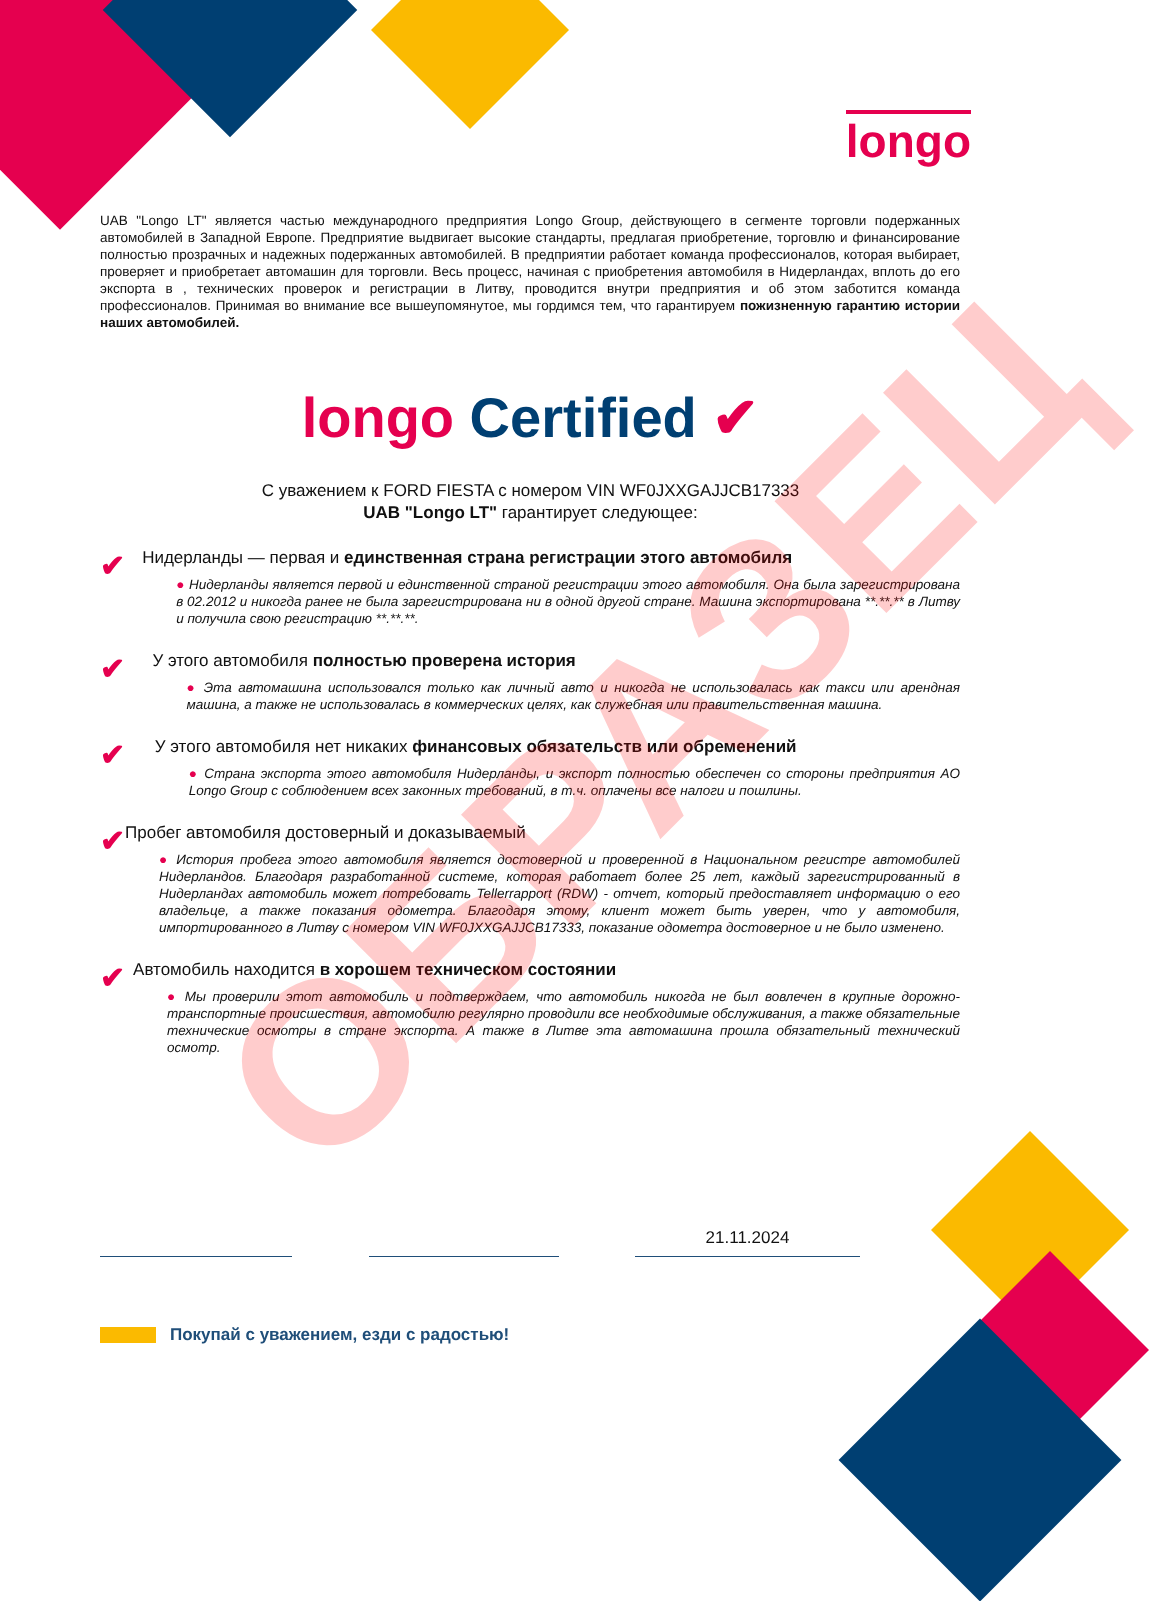longo
UAB "Longo LT" является частью международного предприятия Longo Group, действующего в сегменте торговли подержанных автомобилей в Западной Европе. Предприятие выдвигает высокие стандарты, предлагая приобретение, торговлю и финансирование полностью прозрачных и надежных подержанных автомобилей. В предприятии работает команда профессионалов, которая выбирает, проверяет и приобретает автомашин для торговли. Весь процесс, начиная с приобретения автомобиля в Нидерландах, вплоть до его экспорта в , технических проверок и регистрации в Литву, проводится внутри предприятия и об этом заботится команда профессионалов. Принимая во внимание все вышеупомянутое, мы гордимся тем, что гарантируем пожизненную гарантию истории наших автомобилей.
longo Certified ✔
С уважением к FORD FIESTA с номером VIN WF0JXXGAJJCB17333
UAB "Longo LT" гарантирует следующее:
✔
Нидерланды — первая и единственная страна регистрации этого автомобиля
● Нидерланды является первой и единственной страной регистрации этого автомобиля. Она была зарегистрирована в 02.2012 и никогда ранее не была зарегистрирована ни в одной другой стране. Машина экспортирована **.**.** в Литву и получила свою регистрацию **.**.**.
✔
У этого автомобиля полностью проверена история
● Эта автомашина использовался только как личный авто и никогда не использовалась как такси или арендная машина, а также не использовалась в коммерческих целях, как служебная или правительственная машина.
✔
У этого автомобиля нет никаких финансовых обязательств или обременений
● Страна экспорта этого автомобиля Нидерланды, и экспорт полностью обеспечен со стороны предприятия AO Longo Group с соблюдением всех законных требований, в т.ч. оплачены все налоги и пошлины.
✔
Пробег автомобиля достоверный и доказываемый
● История пробега этого автомобиля является достоверной и проверенной в Национальном регистре автомобилей Нидерландов. Благодаря разработанной системе, которая работает более 25 лет, каждый зарегистрированный в Нидерландах автомобиль может потребовать Tellerrapport (RDW) - отчет, который предоставляет информацию о его владельце, а также показания одометра. Благодаря этому, клиент может быть уверен, что у автомобиля, импортированного в Литву с номером VIN WF0JXXGAJJCB17333, показание одометра достоверное и не было изменено.
✔
Автомобиль находится в хорошем техническом состоянии
● Мы проверили этот автомобиль и подтверждаем, что автомобиль никогда не был вовлечен в крупные дорожно-транспортные происшествия, автомобилю регулярно проводили все необходимые обслуживания, а также обязательные технические осмотры в стране экспорта. А также в Литве эта автомашина прошла обязательный технический осмотр.
21.11.2024
Покупай с уважением, езди с радостью!
ОБРАЗЕЦ